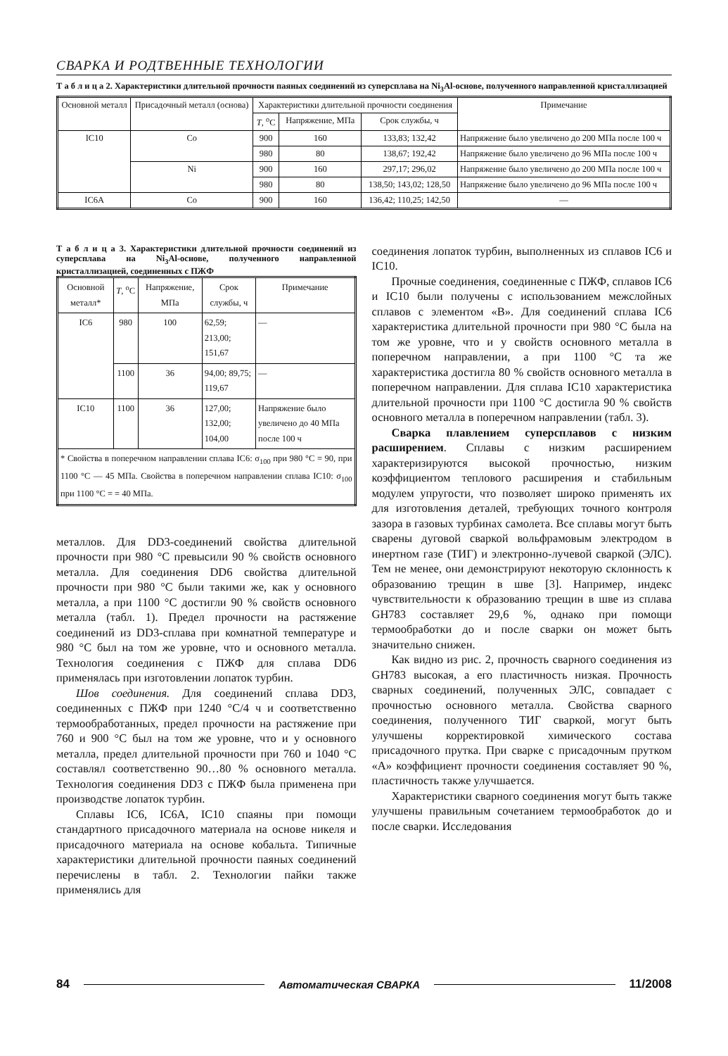СВАРКА И РОДТВЕННЫЕ ТЕХНОЛОГИИ
Т а б л и ц а 2. Характеристики длительной прочности паяных соединений из суперсплава на Ni<sub>3</sub>Al-основе, полученного направленной кристаллизацией
| Основной металл | Присадочный металл (основа) | Характеристики длительной прочности соединения | | | Примечание |
| --- | --- | --- | --- | --- | --- |
| | | T , <sup>o</sup>C | Напряжение, МПа | Срок службы, ч | |
| IC10 | Co | 900 | 160 | 133,83; 132,42 | Напряжение было увеличено до 200 МПа после 100 ч |
| | | 980 | 80 | 138,67; 192,42 | Напряжение было увеличено до 96 МПа после 100 ч |
| | Ni | 900 | 160 | 297,17; 296,02 | Напряжение было увеличено до 200 МПа после 100 ч |
| | | 980 | 80 | 138,50; 143,02; 128,50 | Напряжение было увеличено до 96 МПа после 100 ч |
| IC6A | Co | 900 | 160 | 136,42; 110,25; 142,50 | — |
Т а б л и ц а 3. Характеристики длительной прочности соединений из суперсплава на Ni<sub>3</sub>Al-основе, полученного направленной кристаллизацией, соединенных с ПЖФ
| Основной металл* | T , <sup>o</sup>C | Напряжение, МПа | Срок службы, ч | Примечание |
| --- | --- | --- | --- | --- |
| IC6 | 980 | 100 | 62,59; 213,00; 151,67 | — |
| | 1100 | 36 | 94,00; 89,75; 119,67 | — |
| IC10 | 1100 | 36 | 127,00; 132,00; 104,00 | Напряжение было увеличено до 40 МПа после 100 ч |
| * Свойства в поперечном направлении сплава IC6: σ<sub>100</sub> при 980 °С = 90, при 1100 °С — 45 МПа. Свойства в поперечном направлении сплава IC10: σ<sub>100</sub> при 1100 °С = = 40 МПа. | | | | |
металлов. Для DD3-соединений свойства длительной прочности при 980 °С превысили 90 % свойств основного металла. Для соединения DD6 свойства длительной прочности при 980 °С были такими же, как у основного металла, а при 1100 °С достигли 90 % свойств основного металла (табл. 1). Предел прочности на растяжение соединений из DD3-сплава при комнатной температуре и 980 °С был на том же уровне, что и основного металла. Технология соединения с ПЖФ для сплава DD6 применялась при изготовлении лопаток турбин.
Шов соединения. Для соединений сплава DD3, соединенных с ПЖФ при 1240 °С/4 ч и соответственно термообработанных, предел прочности на растяжение при 760 и 900 °С был на том же уровне, что и у основного металла, предел длительной прочности при 760 и 1040 °С составлял соответственно 90…80 % основного металла. Технология соединения DD3 с ПЖФ была применена при производстве лопаток турбин.
Сплавы IC6, IC6A, IC10 спаяны при помощи стандартного присадочного материала на основе никеля и присадочного материала на основе кобальта. Типичные характеристики длительной прочности паяных соединений перечислены в табл. 2. Технологии пайки также применялись для
соединения лопаток турбин, выполненных из сплавов IC6 и IC10.
Прочные соединения, соединенные с ПЖФ, сплавов IC6 и IC10 были получены с использованием межслойных сплавов с элементом «B». Для соединений сплава IC6 характеристика длительной прочности при 980 °С была на том же уровне, что и у свойств основного металла в поперечном направлении, а при 1100 °С та же характеристика достигла 80 % свойств основного металла в поперечном направлении. Для сплава IC10 характеристика длительной прочности при 1100 °С достигла 90 % свойств основного металла в поперечном направлении (табл. 3).
Сварка плавлением суперсплавов с низким расширением. Сплавы с низким расширением характеризируются высокой прочностью, низким коэффициентом теплового расширения и стабильным модулем упругости, что позволяет широко применять их для изготовления деталей, требующих точного контроля зазора в газовых турбинах самолета. Все сплавы могут быть сварены дуговой сваркой вольфрамовым электродом в инертном газе (ТИГ) и электронно-лучевой сваркой (ЭЛС). Тем не менее, они демонстрируют некоторую склонность к образованию трещин в шве [3]. Например, индекс чувствительности к образованию трещин в шве из сплава GH783 составляет 29,6 %, однако при помощи термообработки до и после сварки он может быть значительно снижен.
Как видно из рис. 2, прочность сварного соединения из GH783 высокая, а его пластичность низкая. Прочность сварных соединений, полученных ЭЛС, совпадает с прочностью основного металла. Свойства сварного соединения, полученного ТИГ сваркой, могут быть улучшены корректировкой химического состава присадочного прутка. При сварке с присадочным прутком «А» коэффициент прочности соединения составляет 90 %, пластичность также улучшается.
Характеристики сварного соединения могут быть также улучшены правильным сочетанием термообработок до и после сварки. Исследования
84 Автоматическая СВАРКА 11/2008